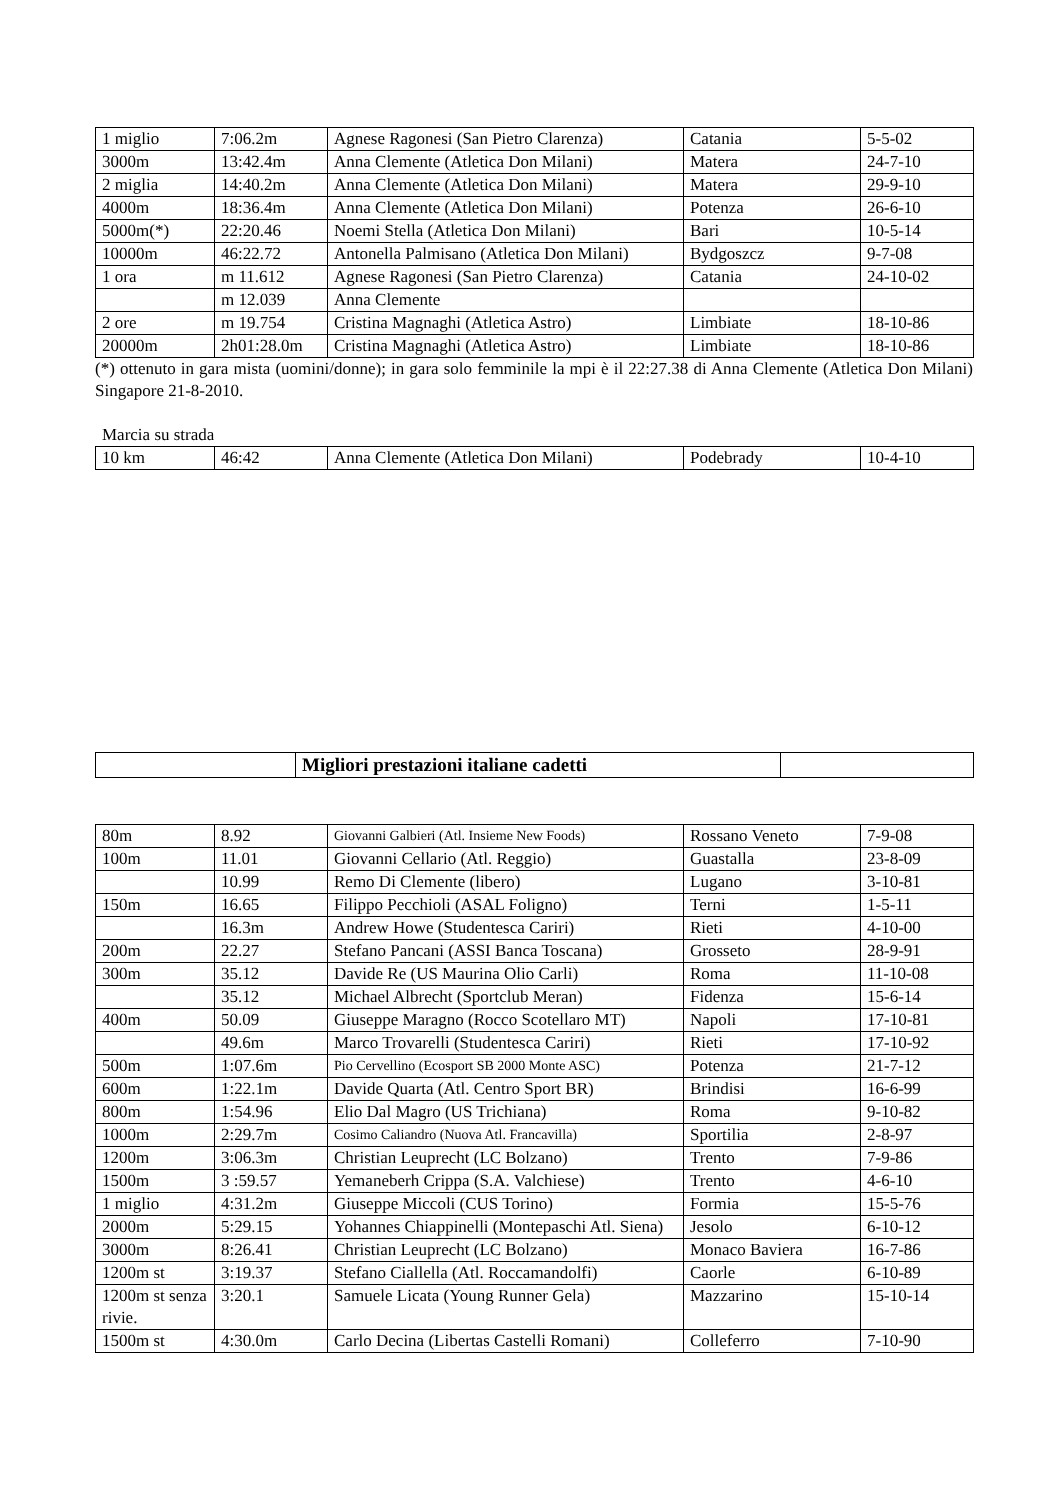| 1 miglio | 7:06.2m | Agnese Ragonesi (San Pietro Clarenza) | Catania | 5-5-02 |
| 3000m | 13:42.4m | Anna Clemente (Atletica Don Milani) | Matera | 24-7-10 |
| 2 miglia | 14:40.2m | Anna Clemente (Atletica Don Milani) | Matera | 29-9-10 |
| 4000m | 18:36.4m | Anna Clemente (Atletica Don Milani) | Potenza | 26-6-10 |
| 5000m(*) | 22:20.46 | Noemi Stella (Atletica Don Milani) | Bari | 10-5-14 |
| 10000m | 46:22.72 | Antonella Palmisano (Atletica Don Milani) | Bydgoszcz | 9-7-08 |
| 1 ora | m 11.612 | Agnese Ragonesi (San Pietro Clarenza) | Catania | 24-10-02 |
| | m 12.039 | Anna Clemente | | |
| 2 ore | m 19.754 | Cristina Magnaghi (Atletica Astro) | Limbiate | 18-10-86 |
| 20000m | 2h01:28.0m | Cristina Magnaghi (Atletica Astro) | Limbiate | 18-10-86 |
(*) ottenuto in gara mista (uomini/donne); in gara solo femminile la mpi è il 22:27.38 di Anna Clemente (Atletica Don Milani) Singapore 21-8-2010.
Marcia su strada
| 10 km | 46:42 | Anna Clemente (Atletica Don Milani) | Podebrady | 10-4-10 |
| | Migliori prestazioni italiane cadetti | |
| 80m | 8.92 | Giovanni Galbieri (Atl. Insieme New Foods) | Rossano Veneto | 7-9-08 |
| 100m | 11.01 | Giovanni Cellario (Atl. Reggio) | Guastalla | 23-8-09 |
| | 10.99 | Remo Di Clemente (libero) | Lugano | 3-10-81 |
| 150m | 16.65 | Filippo Pecchioli (ASAL Foligno) | Terni | 1-5-11 |
| | 16.3m | Andrew Howe (Studentesca Cariri) | Rieti | 4-10-00 |
| 200m | 22.27 | Stefano Pancani (ASSI Banca Toscana) | Grosseto | 28-9-91 |
| 300m | 35.12 | Davide Re (US Maurina Olio Carli) | Roma | 11-10-08 |
| | 35.12 | Michael Albrecht (Sportclub Meran) | Fidenza | 15-6-14 |
| 400m | 50.09 | Giuseppe Maragno (Rocco Scotellaro MT) | Napoli | 17-10-81 |
| | 49.6m | Marco Trovarelli (Studentesca Cariri) | Rieti | 17-10-92 |
| 500m | 1:07.6m | Pio Cervellino (Ecosport SB 2000 Monte ASC) | Potenza | 21-7-12 |
| 600m | 1:22.1m | Davide Quarta (Atl. Centro Sport BR) | Brindisi | 16-6-99 |
| 800m | 1:54.96 | Elio Dal Magro (US Trichiana) | Roma | 9-10-82 |
| 1000m | 2:29.7m | Cosimo Caliandro (Nuova Atl. Francavilla) | Sportilia | 2-8-97 |
| 1200m | 3:06.3m | Christian Leuprecht (LC Bolzano) | Trento | 7-9-86 |
| 1500m | 3 :59.57 | Yemaneberh Crippa (S.A. Valchiese) | Trento | 4-6-10 |
| 1 miglio | 4:31.2m | Giuseppe Miccoli (CUS Torino) | Formia | 15-5-76 |
| 2000m | 5:29.15 | Yohannes Chiappinelli (Montepaschi Atl. Siena) | Jesolo | 6-10-12 |
| 3000m | 8:26.41 | Christian Leuprecht (LC Bolzano) | Monaco Baviera | 16-7-86 |
| 1200m st | 3:19.37 | Stefano Ciallella (Atl. Roccamandolfi) | Caorle | 6-10-89 |
| 1200m st senza rivie. | 3:20.1 | Samuele Licata (Young Runner Gela) | Mazzarino | 15-10-14 |
| 1500m st | 4:30.0m | Carlo Decina (Libertas Castelli Romani) | Colleferro | 7-10-90 |